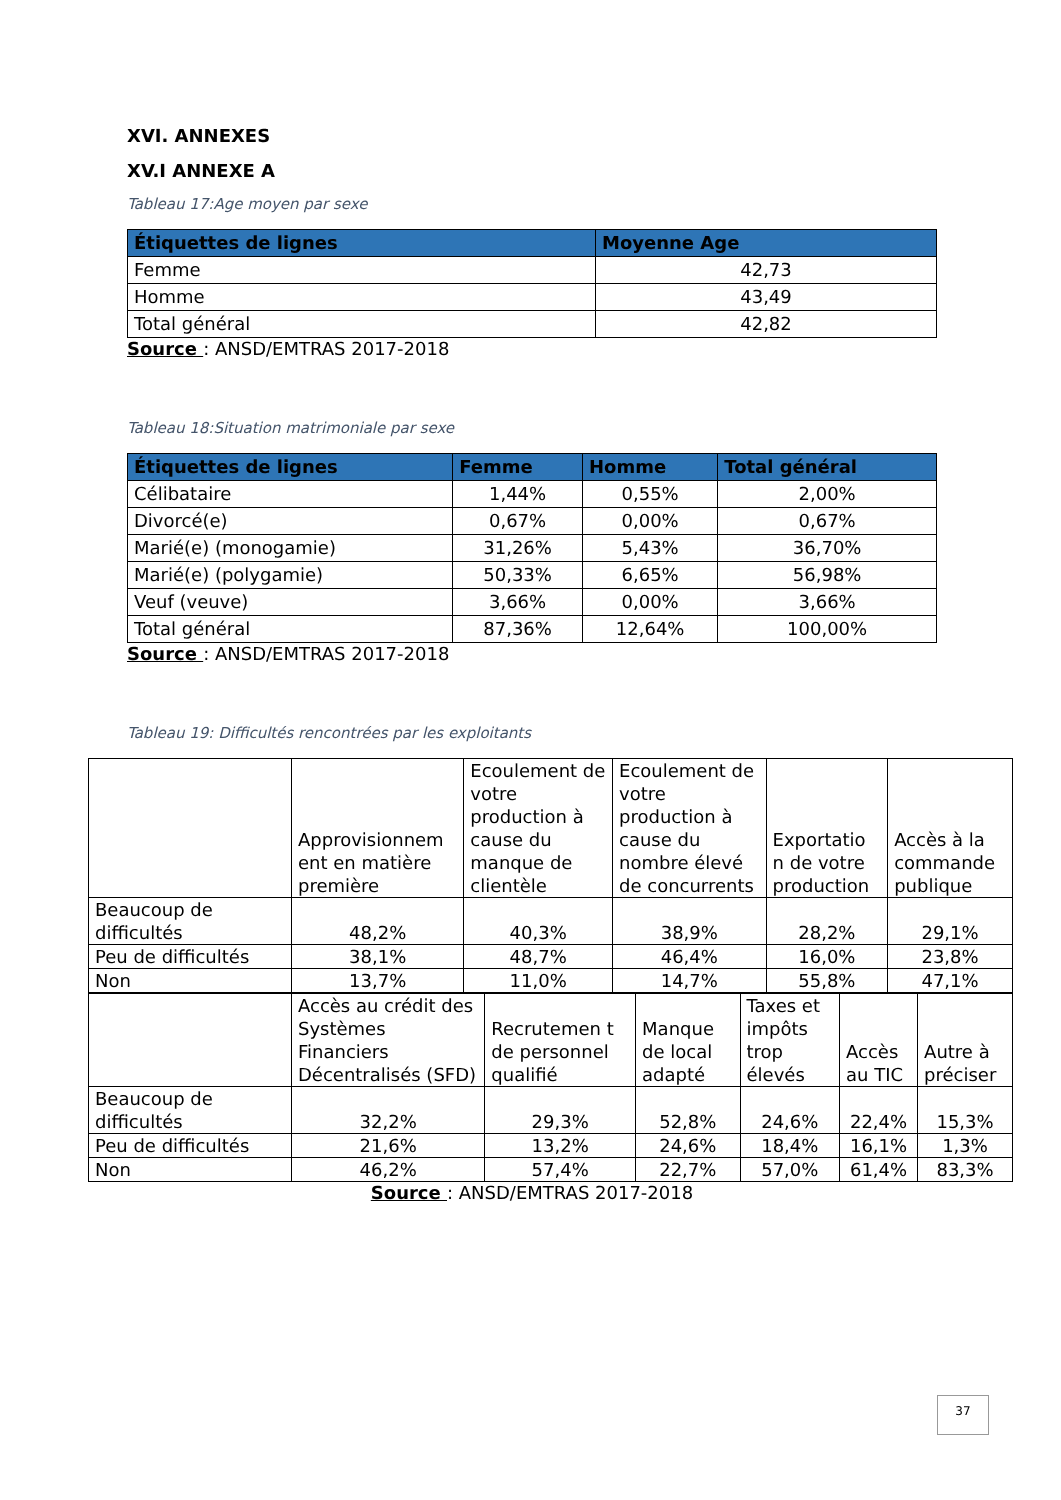XVI. ANNEXES
XV.I ANNEXE A
Tableau 17:Age moyen par sexe
| Étiquettes de lignes | Moyenne Age |
| --- | --- |
| Femme | 42,73 |
| Homme | 43,49 |
| Total général | 42,82 |
Source : ANSD/EMTRAS 2017-2018
Tableau 18:Situation matrimoniale par sexe
| Étiquettes de lignes | Femme | Homme | Total général |
| --- | --- | --- | --- |
| Célibataire | 1,44% | 0,55% | 2,00% |
| Divorcé(e) | 0,67% | 0,00% | 0,67% |
| Marié(e) (monogamie) | 31,26% | 5,43% | 36,70% |
| Marié(e) (polygamie) | 50,33% | 6,65% | 56,98% |
| Veuf (veuve) | 3,66% | 0,00% | 3,66% |
| Total général | 87,36% | 12,64% | 100,00% |
Source : ANSD/EMTRAS 2017-2018
Tableau 19: Difficultés rencontrées par les exploitants
| | Approvisionnem ent en matière première | Ecoulement de votre production à cause du manque de clientèle | Ecoulement de votre production à cause du nombre élevé de concurrents | Exportatio n de votre production | Accès à la commande publique |
| Beaucoup de difficultés | 48,2% | 40,3% | 38,9% | 28,2% | 29,1% |
| Peu de difficultés | 38,1% | 48,7% | 46,4% | 16,0% | 23,8% |
| Non | 13,7% | 11,0% | 14,7% | 55,8% | 47,1% |
| | Accès au crédit des Systèmes Financiers Décentralisés (SFD) | Recrutemen t de personnel qualifié | Manque de local adapté | Taxes et impôts trop élevés | Accès au TIC | Autre à préciser |
| Beaucoup de difficultés | 32,2% | 29,3% | 52,8% | 24,6% | 22,4% | 15,3% |
| Peu de difficultés | 21,6% | 13,2% | 24,6% | 18,4% | 16,1% | 1,3% |
| Non | 46,2% | 57,4% | 22,7% | 57,0% | 61,4% | 83,3% |
Source : ANSD/EMTRAS 2017-2018
37